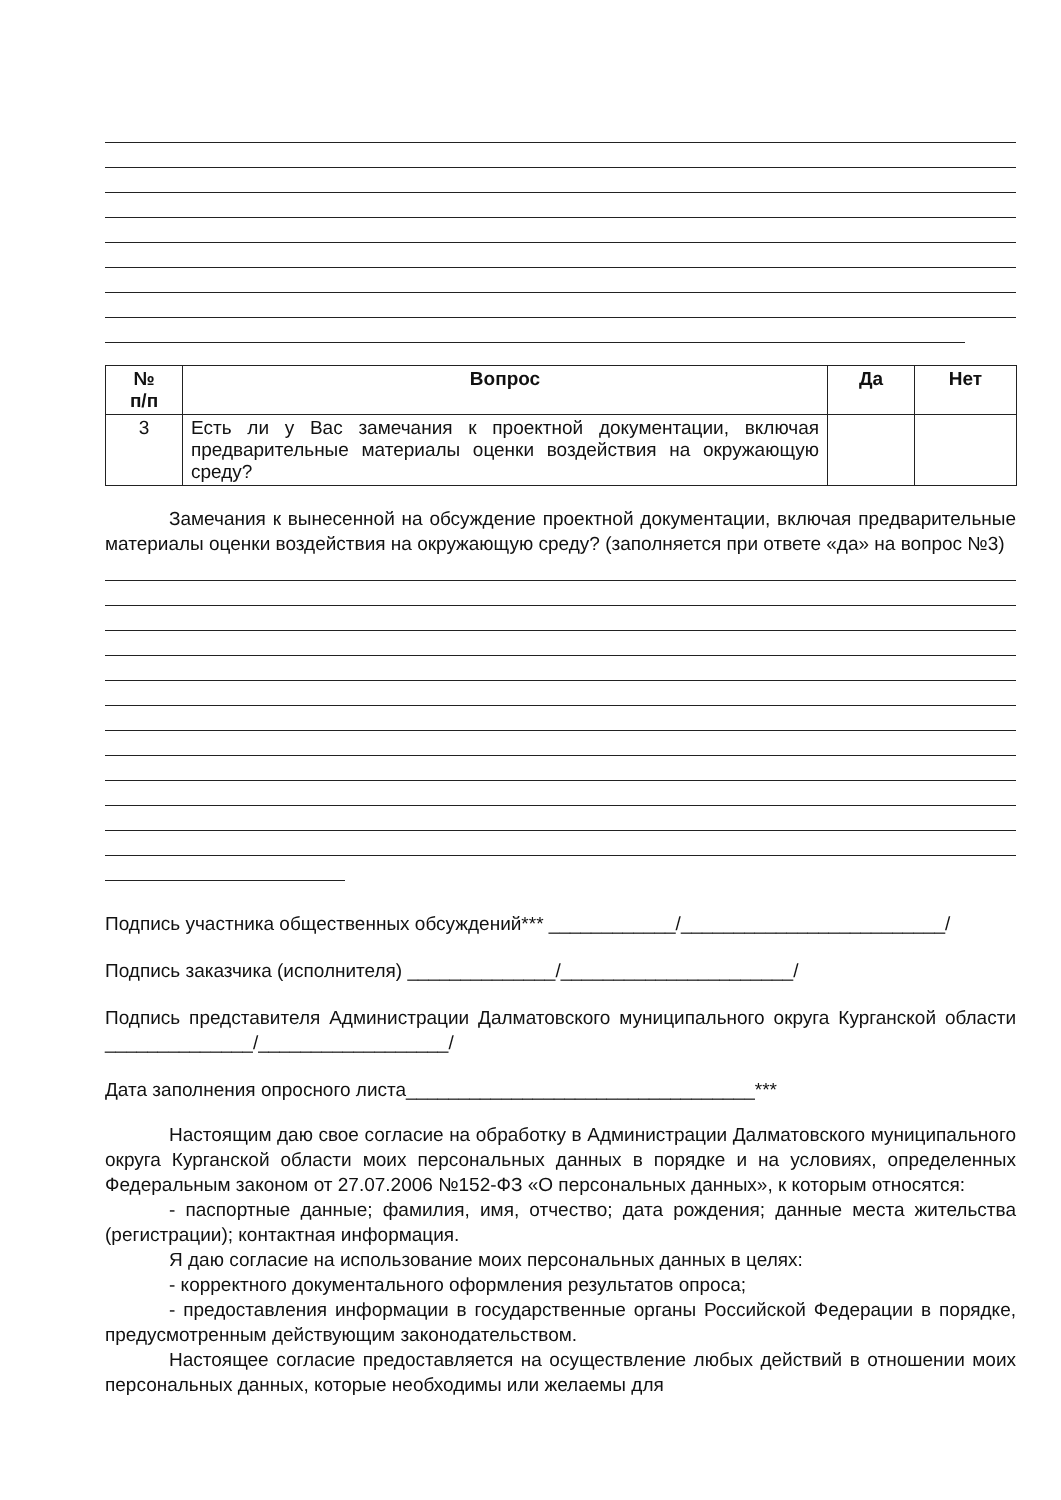| № п/п | Вопрос | Да | Нет |
| --- | --- | --- | --- |
| 3 | Есть ли у Вас замечания к проектной документации, включая предварительные материалы оценки воздействия на окружающую среду? | | |
Замечания к вынесенной на обсуждение проектной документации, включая предварительные материалы оценки воздействия на окружающую среду? (заполняется при ответе «да» на вопрос №3)
Подпись участника общественных обсуждений*** ____________/_________________________/
Подпись заказчика (исполнителя) ______________/______________________/
Подпись представителя Администрации Далматовского муниципального округа Курганской области ______________/__________________/
Дата заполнения опросного листа_________________________________***
Настоящим даю свое согласие на обработку в Администрации Далматовского муниципального округа Курганской области моих персональных данных в порядке и на условиях, определенных Федеральным законом от 27.07.2006 №152-ФЗ «О персональных данных», к которым относятся:
- паспортные данные; фамилия, имя, отчество; дата рождения; данные места жительства (регистрации); контактная информация.
Я даю согласие на использование моих персональных данных в целях:
- корректного документального оформления результатов опроса;
- предоставления информации в государственные органы Российской Федерации в порядке, предусмотренным действующим законодательством.
Настоящее согласие предоставляется на осуществление любых действий в отношении моих персональных данных, которые необходимы или желаемы для